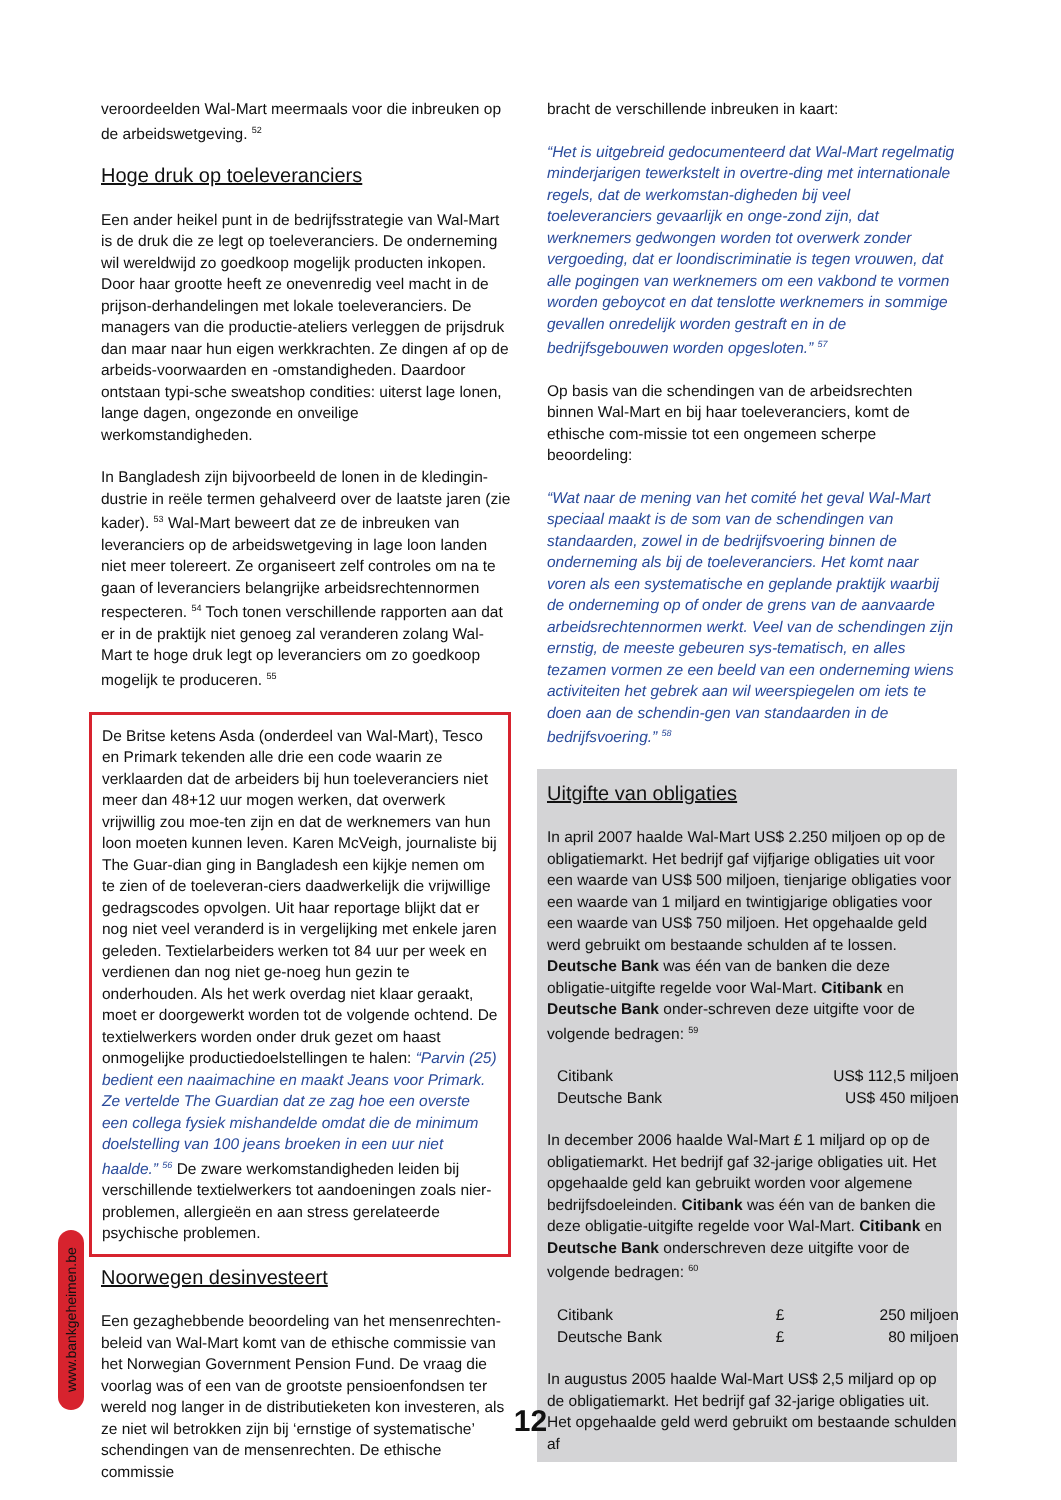veroordeelden Wal-Mart meermaals voor die inbreuken op de arbeidswetgeving. <sup>52</sup>
Hoge druk op toeleveranciers
Een ander heikel punt in de bedrijfsstrategie van Wal-Mart is de druk die ze legt op toeleveranciers. De onderneming wil wereldwijd zo goedkoop mogelijk producten inkopen. Door haar grootte heeft ze onevenredig veel macht in de prijson-derhandelingen met lokale toeleveranciers. De managers van die productie-ateliers verleggen de prijsdruk dan maar naar hun eigen werkkrachten. Ze dingen af op de arbeids-voorwaarden en -omstandigheden. Daardoor ontstaan typi-sche sweatshop condities: uiterst lage lonen, lange dagen, ongezonde en onveilige werkomstandigheden.
In Bangladesh zijn bijvoorbeeld de lonen in de kledingin-dustrie in reële termen gehalveerd over de laatste jaren (zie kader). <sup>53</sup> Wal-Mart beweert dat ze de inbreuken van leveranciers op de arbeidswetgeving in lage loon landen niet meer tolereert. Ze organiseert zelf controles om na te gaan of leveranciers belangrijke arbeidsrechtennormen respecteren. <sup>54</sup> Toch tonen verschillende rapporten aan dat er in de praktijk niet genoeg zal veranderen zolang Wal-Mart te hoge druk legt op leveranciers om zo goedkoop mogelijk te produceren. <sup>55</sup>
De Britse ketens Asda (onderdeel van Wal-Mart), Tesco en Primark tekenden alle drie een code waarin ze verklaarden dat de arbeiders bij hun toeleveranciers niet meer dan 48+12 uur mogen werken, dat overwerk vrijwillig zou moe-ten zijn en dat de werknemers van hun loon moeten kunnen leven. Karen McVeigh, journaliste bij The Guar-dian ging in Bangladesh een kijkje nemen om te zien of de toeleveran-ciers daadwerkelijk die vrijwillige gedragscodes opvolgen. Uit haar reportage blijkt dat er nog niet veel veranderd is in vergelijking met enkele jaren geleden. Textielarbeiders werken tot 84 uur per week en verdienen dan nog niet ge-noeg hun gezin te onderhouden. Als het werk overdag niet klaar geraakt, moet er doorgewerkt worden tot de volgende ochtend. De textielwerkers worden onder druk gezet om haast onmogelijke productiedoelstellingen te halen: “Parvin (25) bedient een naaimachine en maakt Jeans voor Primark. Ze vertelde The Guardian dat ze zag hoe een overste een collega fysiek mishandelde omdat die de minimum doelstelling van 100 jeans broeken in een uur niet haalde.” <sup>56</sup> De zware werkomstandigheden leiden bij verschillende textielwerkers tot aandoeningen zoals nier-problemen, allergieën en aan stress gerelateerde psychische problemen.
Noorwegen desinvesteert
Een gezaghebbende beoordeling van het mensenrechten-beleid van Wal-Mart komt van de ethische commissie van het Norwegian Government Pension Fund. De vraag die voorlag was of een van de grootste pensioenfondsen ter wereld nog langer in de distributieketen kon investeren, als ze niet wil betrokken zijn bij ‘ernstige of systematische’ schendingen van de mensenrechten. De ethische commissie
bracht de verschillende inbreuken in kaart:
“Het is uitgebreid gedocumenteerd dat Wal-Mart regelmatig minderjarigen tewerkstelt in overtre-ding met internationale regels, dat de werkomstan-digheden bij veel toeleveranciers gevaarlijk en onge-zond zijn, dat werknemers gedwongen worden tot overwerk zonder vergoeding, dat er loondiscriminatie is tegen vrouwen, dat alle pogingen van werknemers om een vakbond te vormen worden geboycot en dat tenslotte werknemers in sommige gevallen onredelijk worden gestraft en in de bedrijfsgebouwen worden opgesloten.” <sup>57</sup>
Op basis van die schendingen van de arbeidsrechten binnen Wal-Mart en bij haar toeleveranciers, komt de ethische com-missie tot een ongemeen scherpe beoordeling:
“Wat naar de mening van het comité het geval Wal-Mart speciaal maakt is de som van de schendingen van standaarden, zowel in de bedrijfsvoering binnen de onderneming als bij de toeleveranciers. Het komt naar voren als een systematische en geplande praktijk waarbij de onderneming op of onder de grens van de aanvaarde arbeidsrechtennormen werkt. Veel van de schendingen zijn ernstig, de meeste gebeuren sys-tematisch, en alles tezamen vormen ze een beeld van een onderneming wiens activiteiten het gebrek aan wil weerspiegelen om iets te doen aan de schendin-gen van standaarden in de bedrijfsvoering.” <sup>58</sup>
Uitgifte van obligaties
In april 2007 haalde Wal-Mart US$ 2.250 miljoen op op de obligatiemarkt. Het bedrijf gaf vijfjarige obligaties uit voor een waarde van US$ 500 miljoen, tienjarige obligaties voor een waarde van 1 miljard en twintigjarige obligaties voor een waarde van US$ 750 miljoen. Het opgehaalde geld werd gebruikt om bestaande schulden af te lossen. Deutsche Bank was één van de banken die deze obligatie-uitgifte regelde voor Wal-Mart. Citibank en Deutsche Bank onder-schreven deze uitgifte voor de volgende bedragen: <sup>59</sup>
| Citibank | US$ 112,5 miljoen |
| Deutsche Bank | US$ 450 miljoen |
In december 2006 haalde Wal-Mart £ 1 miljard op op de obligatiemarkt. Het bedrijf gaf 32-jarige obligaties uit. Het opgehaalde geld kan gebruikt worden voor algemene bedrijfsdoeleinden. Citibank was één van de banken die deze obligatie-uitgifte regelde voor Wal-Mart. Citibank en Deutsche Bank onderschreven deze uitgifte voor de volgende bedragen: <sup>60</sup>
| Citibank | £ | 250 miljoen |
| Deutsche Bank | £ | 80 miljoen |
In augustus 2005 haalde Wal-Mart US$ 2,5 miljard op op de obligatiemarkt. Het bedrijf gaf 32-jarige obligaties uit. Het opgehaalde geld werd gebruikt om bestaande schulden af
www.bankgeheimen.be
12